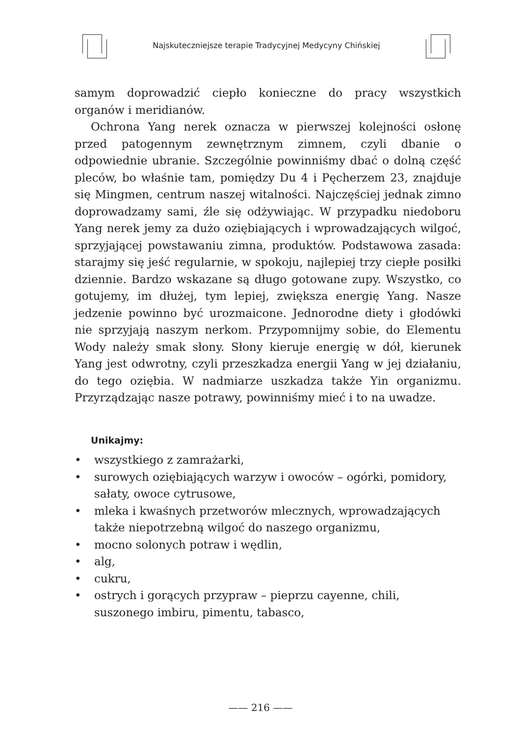Najskuteczniejsze terapie Tradycyjnej Medycyny Chińskiej
samym doprowadzić ciepło konieczne do pracy wszystkich organów i meridianów.
Ochrona Yang nerek oznacza w pierwszej kolejności osłonę przed patogennym zewnętrznym zimnem, czyli dbanie o odpowiednie ubranie. Szczególnie powinniśmy dbać o dolną część pleców, bo właśnie tam, pomiędzy Du 4 i Pęcherzem 23, znajduje się Mingmen, centrum naszej witalności. Najczęściej jednak zimno doprowadzamy sami, źle się odżywiając. W przypadku niedoboru Yang nerek jemy za dużo oziębiających i wprowadzających wilgoć, sprzyjającej powstawaniu zimna, produktów. Podstawowa zasada: starajmy się jeść regularnie, w spokoju, najlepiej trzy ciepłe posiłki dziennie. Bardzo wskazane są długo gotowane zupy. Wszystko, co gotujemy, im dłużej, tym lepiej, zwiększa energię Yang. Nasze jedzenie powinno być urozmaicone. Jednorodne diety i głodówki nie sprzyjają naszym nerkom. Przypomnijmy sobie, do Elementu Wody należy smak słony. Słony kieruje energię w dół, kierunek Yang jest odwrotny, czyli przeszkadza energii Yang w jej działaniu, do tego oziębia. W nadmiarze uszkadza także Yin organizmu. Przyrządzając nasze potrawy, powinniśmy mieć i to na uwadze.
Unikajmy:
• wszystkiego z zamrażarki,
• surowych oziębiających warzyw i owoców – ogórki, pomidory, sałaty, owoce cytrusowe,
• mleka i kwaśnych przetworów mlecznych, wprowadzających także niepotrzebną wilgoć do naszego organizmu,
• mocno solonych potraw i wędlin,
• alg,
• cukru,
• ostrych i gorących przypraw – pieprzu cayenne, chili, suszonego imbiru, pimentu, tabasco,
—— 216 ——